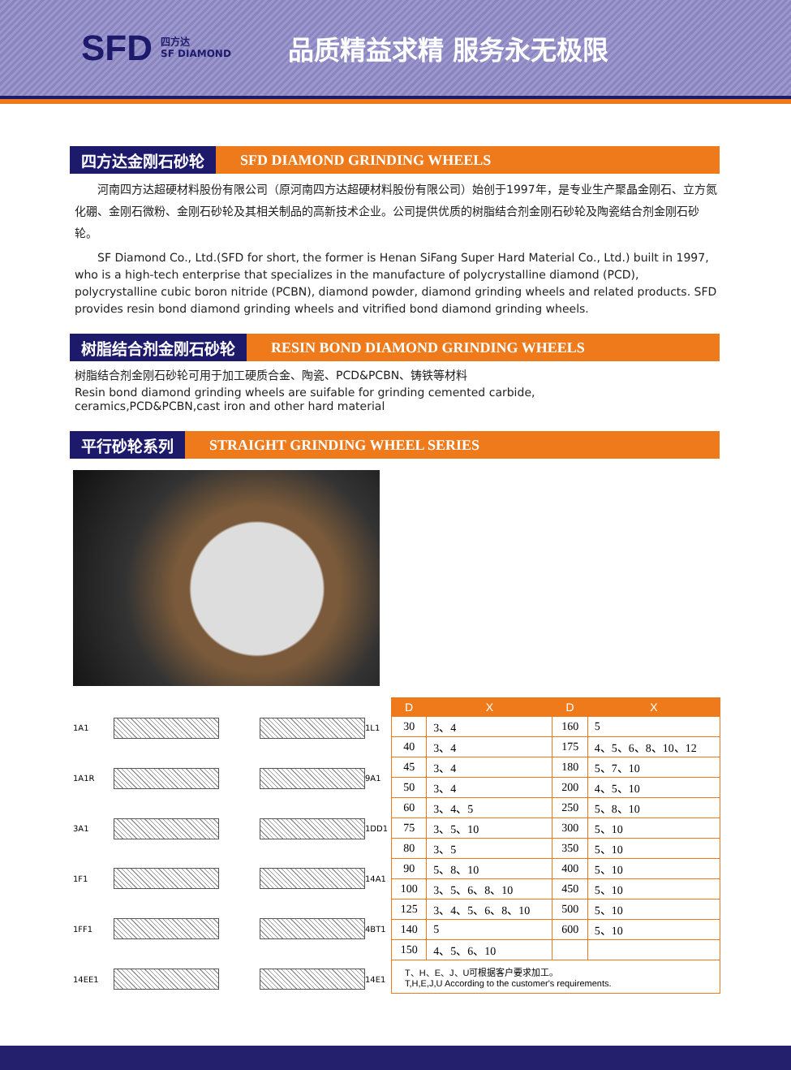SFD 四方达
SF DIAMOND 品质精益求精 服务永无极限
四方达金刚石砂轮
SFD DIAMOND GRINDING WHEELS
河南四方达超硬材料股份有限公司（原河南四方达超硬材料股份有限公司）始创于1997年，是专业生产聚晶金刚石、立方氮化硼、金刚石微粉、金刚石砂轮及其相关制品的高新技术企业。公司提供优质的树脂结合剂金刚石砂轮及陶瓷结合剂金刚石砂轮。
SF Diamond Co., Ltd.(SFD for short, the former is Henan SiFang Super Hard Material Co., Ltd.) built in 1997, who is a high-tech enterprise that specializes in the manufacture of polycrystalline diamond (PCD), polycrystalline cubic boron nitride (PCBN), diamond powder, diamond grinding wheels and related products. SFD provides resin bond diamond grinding wheels and vitrified bond diamond grinding wheels.
树脂结合剂金刚石砂轮
RESIN BOND DIAMOND GRINDING WHEELS
树脂结合剂金刚石砂轮可用于加工硬质合金、陶瓷、PCD&PCBN、铸铁等材料
Resin bond diamond grinding wheels are suifable for grinding cemented carbide,
ceramics,PCD&PCBN,cast iron and other hard material
平行砂轮系列
STRAIGHT GRINDING WHEEL SERIES
1A1
1L1 1A1R
9A1 3A1
1DD1 1F1
14A1 1FF1
4BT1 14EE1
14E1
| D | X | D | X |
| --- | --- | --- | --- |
| 30 | 3、4 | 160 | 5 |
| 40 | 3、4 | 175 | 4、5、6、8、10、12 |
| 45 | 3、4 | 180 | 5、7、10 |
| 50 | 3、4 | 200 | 4、5、10 |
| 60 | 3、4、5 | 250 | 5、8、10 |
| 75 | 3、5、10 | 300 | 5、10 |
| 80 | 3、5 | 350 | 5、10 |
| 90 | 5、8、10 | 400 | 5、10 |
| 100 | 3、5、6、8、10 | 450 | 5、10 |
| 125 | 3、4、5、6、8、10 | 500 | 5、10 |
| 140 | 5 | 600 | 5、10 |
| 150 | 4、5、6、10 | | |
| T、H、E、J、U可根据客户要求加工。 T,H,E,J,U According to the customer's requirements. | | | |